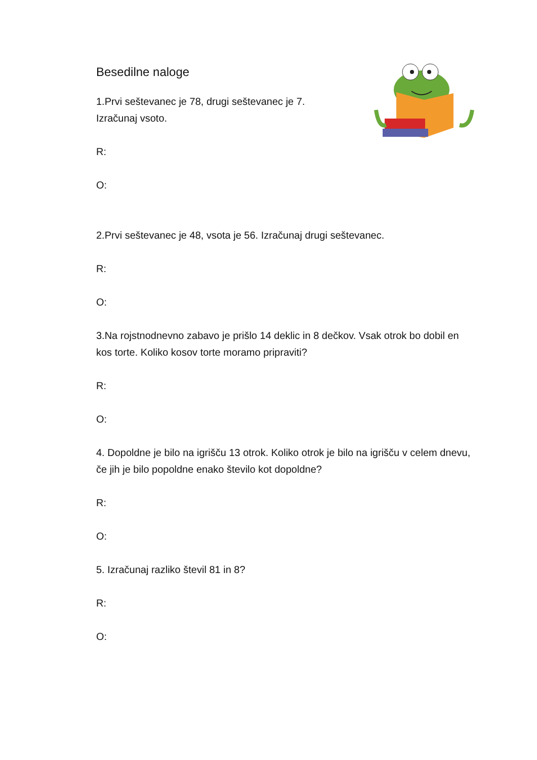Besedilne naloge
1.Prvi seštevanec je 78, drugi seštevanec je 7.
Izračunaj vsoto.
R:
O:
2.Prvi seštevanec je 48, vsota je 56. Izračunaj drugi seštevanec.
R:
O:
3.Na rojstnodnevno zabavo je prišlo 14 deklic in 8 dečkov. Vsak otrok bo dobil en kos torte. Koliko kosov torte moramo pripraviti?
R:
O:
4. Dopoldne je bilo na igrišču 13 otrok. Koliko otrok je bilo na igrišču v celem dnevu, če jih je bilo popoldne enako število kot dopoldne?
R:
O:
5. Izračunaj razliko števil 81 in 8?
R:
O: